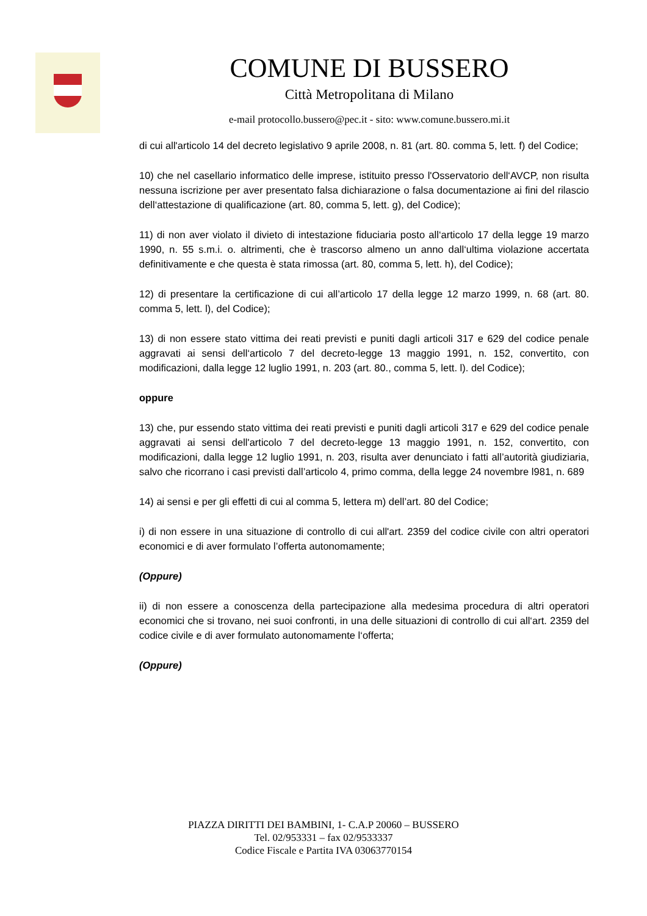COMUNE DI BUSSERO
Città Metropolitana di Milano
e-mail protocollo.bussero@pec.it - sito: www.comune.bussero.mi.it
di cui all'articolo 14 del decreto legislativo 9 aprile 2008, n. 81 (art. 80. comma 5, lett. f) del Codice;
10) che nel casellario informatico delle imprese, istituito presso l'Osservatorio dell‘AVCP, non risulta nessuna iscrizione per aver presentato falsa dichiarazione o falsa documentazione ai fini del rilascio dell‘attestazione di qualificazione (art. 80, comma 5, lett. g), del Codice);
11) di non aver violato il divieto di intestazione fiduciaria posto all‘articolo 17 della legge 19 marzo 1990, n. 55 s.m.i. o. altrimenti, che è trascorso almeno un anno dall‘ultima violazione accertata definitivamente e che questa è stata rimossa (art. 80, comma 5, lett. h), del Codice);
12) di presentare la certificazione di cui all’articolo 17 della legge 12 marzo 1999, n. 68 (art. 80. comma 5, lett. l), del Codice);
13) di non essere stato vittima dei reati previsti e puniti dagli articoli 317 e 629 del codice penale aggravati ai sensi dell‘articolo 7 del decreto-legge 13 maggio 1991, n. 152, convertito, con modificazioni, dalla legge 12 luglio 1991, n. 203 (art. 80., comma 5, lett. l). del Codice);
oppure
13) che, pur essendo stato vittima dei reati previsti e puniti dagli articoli 317 e 629 del codice penale aggravati ai sensi dell'articolo 7 del decreto-legge 13 maggio 1991, n. 152, convertito, con modificazioni, dalla legge 12 luglio 1991, n. 203, risulta aver denunciato i fatti all’autorità giudiziaria, salvo che ricorrano i casi previsti dall’articolo 4, primo comma, della legge 24 novembre l981, n. 689
14) ai sensi e per gli effetti di cui al comma 5, lettera m) dell’art. 80 del Codice;
i) di non essere in una situazione di controllo di cui all'art. 2359 del codice civile con altri operatori economici e di aver formulato l’offerta autonomamente;
(Oppure)
ii) di non essere a conoscenza della partecipazione alla medesima procedura di altri operatori economici che si trovano, nei suoi confronti, in una delle situazioni di controllo di cui all‘art. 2359 del codice civile e di aver formulato autonomamente l‘offerta;
(Oppure)
PIAZZA DIRITTI DEI BAMBINI, 1- C.A.P 20060 – BUSSERO
Tel. 02/953331 – fax 02/9533337
Codice Fiscale e Partita IVA 03063770154